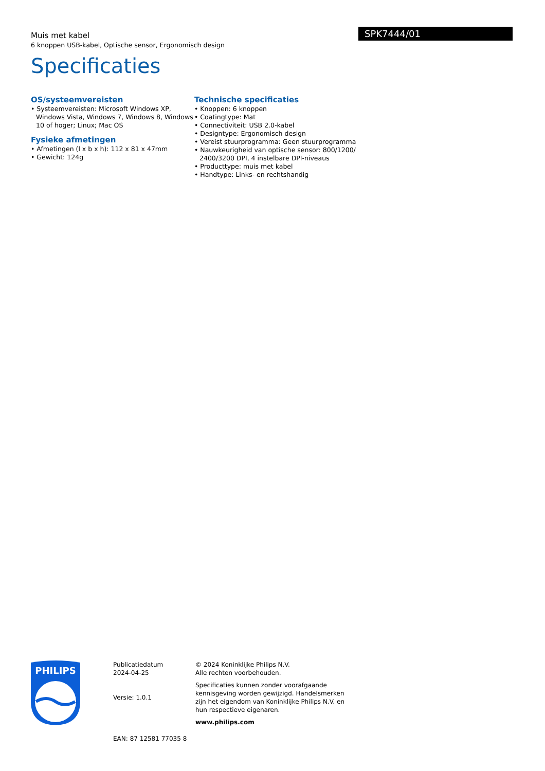SPK7444/01
Muis met kabel
6 knoppen USB-kabel, Optische sensor, Ergonomisch design
Specificaties
OS/systeemvereisten
• Systeemvereisten: Microsoft Windows XP, Windows Vista, Windows 7, Windows 8, Windows 10 of hoger; Linux; Mac OS
Fysieke afmetingen
• Afmetingen (l x b x h): 112 x 81 x 47mm
• Gewicht: 124g
Technische specificaties
• Knoppen: 6 knoppen
• Coatingtype: Mat
• Connectiviteit: USB 2.0-kabel
• Designtype: Ergonomisch design
• Vereist stuurprogramma: Geen stuurprogramma
• Nauwkeurigheid van optische sensor: 800/1200/ 2400/3200 DPI, 4 instelbare DPI-niveaus
• Producttype: muis met kabel
• Handtype: Links- en rechtshandig
PHILIPS
Publicatiedatum
2024-04-25
Versie: 1.0.1
EAN: 87 12581 77035 8
© 2024 Koninklijke Philips N.V.
Alle rechten voorbehouden.
Specificaties kunnen zonder voorafgaande kennisgeving worden gewijzigd. Handelsmerken zijn het eigendom van Koninklijke Philips N.V. en hun respectieve eigenaren.
www.philips.com